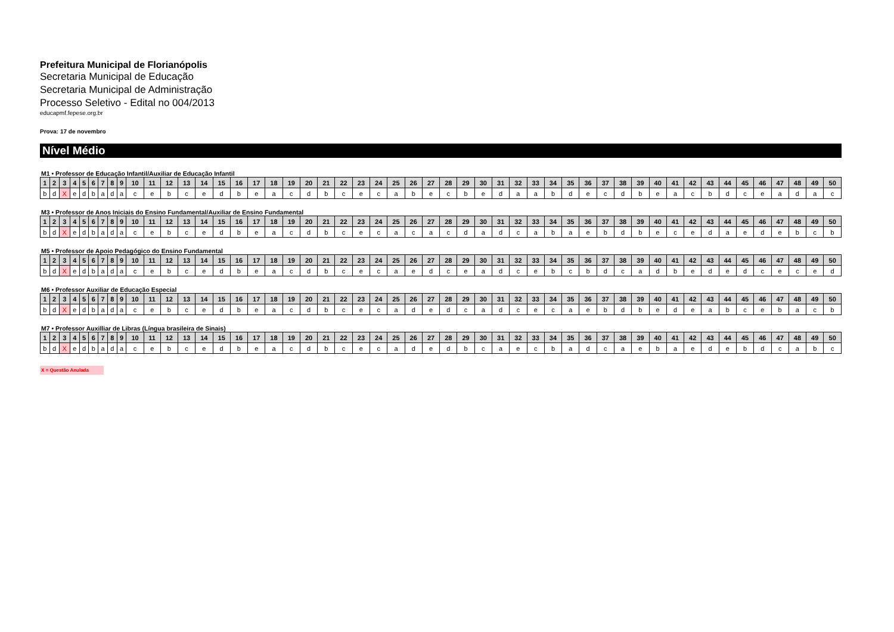Prefeitura Municipal de Florianópolis
Secretaria Municipal de Educação
Secretaria Municipal de Administração
Processo Seletivo - Edital no 004/2013
educapmf.fepese.org.br
Prova: 17 de novembro
Nível Médio
M1 • Professor de Educação Infantil/Auxiliar de Educação Infantil
| 1 | 2 | 3 | 4 | 5 | 6 | 7 | 8 | 9 | 10 | 11 | 12 | 13 | 14 | 15 | 16 | 17 | 18 | 19 | 20 | 21 | 22 | 23 | 24 | 25 | 26 | 27 | 28 | 29 | 30 | 31 | 32 | 33 | 34 | 35 | 36 | 37 | 38 | 39 | 40 | 41 | 42 | 43 | 44 | 45 | 46 | 47 | 48 | 49 | 50 |
| --- | --- | --- | --- | --- | --- | --- | --- | --- | --- | --- | --- | --- | --- | --- | --- | --- | --- | --- | --- | --- | --- | --- | --- | --- | --- | --- | --- | --- | --- | --- | --- | --- | --- | --- | --- | --- | --- | --- | --- | --- | --- | --- | --- | --- | --- | --- | --- | --- | --- |
| b | d | X | e | d | b | a | d | a | c | e | b | c | e | d | b | e | a | c | d | b | c | e | c | a | b | e | c | b | e | d | a | a | b | d | e | c | d | b | e | a | c | b | d | c | e | a | d | a | c |
M3 • Professor de Anos Iniciais do Ensino Fundamental/Auxiliar de Ensino Fundamental
| 1 | 2 | 3 | 4 | 5 | 6 | 7 | 8 | 9 | 10 | 11 | 12 | 13 | 14 | 15 | 16 | 17 | 18 | 19 | 20 | 21 | 22 | 23 | 24 | 25 | 26 | 27 | 28 | 29 | 30 | 31 | 32 | 33 | 34 | 35 | 36 | 37 | 38 | 39 | 40 | 41 | 42 | 43 | 44 | 45 | 46 | 47 | 48 | 49 | 50 |
| --- | --- | --- | --- | --- | --- | --- | --- | --- | --- | --- | --- | --- | --- | --- | --- | --- | --- | --- | --- | --- | --- | --- | --- | --- | --- | --- | --- | --- | --- | --- | --- | --- | --- | --- | --- | --- | --- | --- | --- | --- | --- | --- | --- | --- | --- | --- | --- | --- | --- |
| b | d | X | e | d | b | a | d | a | c | e | b | c | e | d | b | e | a | c | d | b | c | e | c | a | c | a | c | d | a | d | c | a | b | a | e | b | d | b | e | c | e | d | a | e | d | e | b | c | b |
M5 • Professor de Apoio Pedagógico do Ensino Fundamental
| 1 | 2 | 3 | 4 | 5 | 6 | 7 | 8 | 9 | 10 | 11 | 12 | 13 | 14 | 15 | 16 | 17 | 18 | 19 | 20 | 21 | 22 | 23 | 24 | 25 | 26 | 27 | 28 | 29 | 30 | 31 | 32 | 33 | 34 | 35 | 36 | 37 | 38 | 39 | 40 | 41 | 42 | 43 | 44 | 45 | 46 | 47 | 48 | 49 | 50 |
| --- | --- | --- | --- | --- | --- | --- | --- | --- | --- | --- | --- | --- | --- | --- | --- | --- | --- | --- | --- | --- | --- | --- | --- | --- | --- | --- | --- | --- | --- | --- | --- | --- | --- | --- | --- | --- | --- | --- | --- | --- | --- | --- | --- | --- | --- | --- | --- | --- | --- |
| b | d | X | e | d | b | a | d | a | c | e | b | c | e | d | b | e | a | c | d | b | c | e | c | a | e | d | c | e | a | d | c | e | b | c | b | d | c | a | d | b | e | d | e | d | c | e | c | e | d |
M6 • Professor Auxiliar de Educação Especial
| 1 | 2 | 3 | 4 | 5 | 6 | 7 | 8 | 9 | 10 | 11 | 12 | 13 | 14 | 15 | 16 | 17 | 18 | 19 | 20 | 21 | 22 | 23 | 24 | 25 | 26 | 27 | 28 | 29 | 30 | 31 | 32 | 33 | 34 | 35 | 36 | 37 | 38 | 39 | 40 | 41 | 42 | 43 | 44 | 45 | 46 | 47 | 48 | 49 | 50 |
| --- | --- | --- | --- | --- | --- | --- | --- | --- | --- | --- | --- | --- | --- | --- | --- | --- | --- | --- | --- | --- | --- | --- | --- | --- | --- | --- | --- | --- | --- | --- | --- | --- | --- | --- | --- | --- | --- | --- | --- | --- | --- | --- | --- | --- | --- | --- | --- | --- | --- |
| b | d | X | e | d | b | a | d | a | c | e | b | c | e | d | b | e | a | c | d | b | c | e | c | a | d | e | d | c | a | d | c | e | c | a | e | b | d | b | e | d | e | a | b | c | e | b | a | c | b |
M7 • Professor Auxilliar de Libras (Língua brasileira de Sinais)
| 1 | 2 | 3 | 4 | 5 | 6 | 7 | 8 | 9 | 10 | 11 | 12 | 13 | 14 | 15 | 16 | 17 | 18 | 19 | 20 | 21 | 22 | 23 | 24 | 25 | 26 | 27 | 28 | 29 | 30 | 31 | 32 | 33 | 34 | 35 | 36 | 37 | 38 | 39 | 40 | 41 | 42 | 43 | 44 | 45 | 46 | 47 | 48 | 49 | 50 |
| --- | --- | --- | --- | --- | --- | --- | --- | --- | --- | --- | --- | --- | --- | --- | --- | --- | --- | --- | --- | --- | --- | --- | --- | --- | --- | --- | --- | --- | --- | --- | --- | --- | --- | --- | --- | --- | --- | --- | --- | --- | --- | --- | --- | --- | --- | --- | --- | --- | --- |
| b | d | X | e | d | b | a | d | a | c | e | b | c | e | d | b | e | a | c | d | b | c | e | c | a | d | e | d | b | c | a | e | c | b | a | d | c | a | e | b | a | e | d | e | b | d | c | a | b | c |
X = Questão Anulada